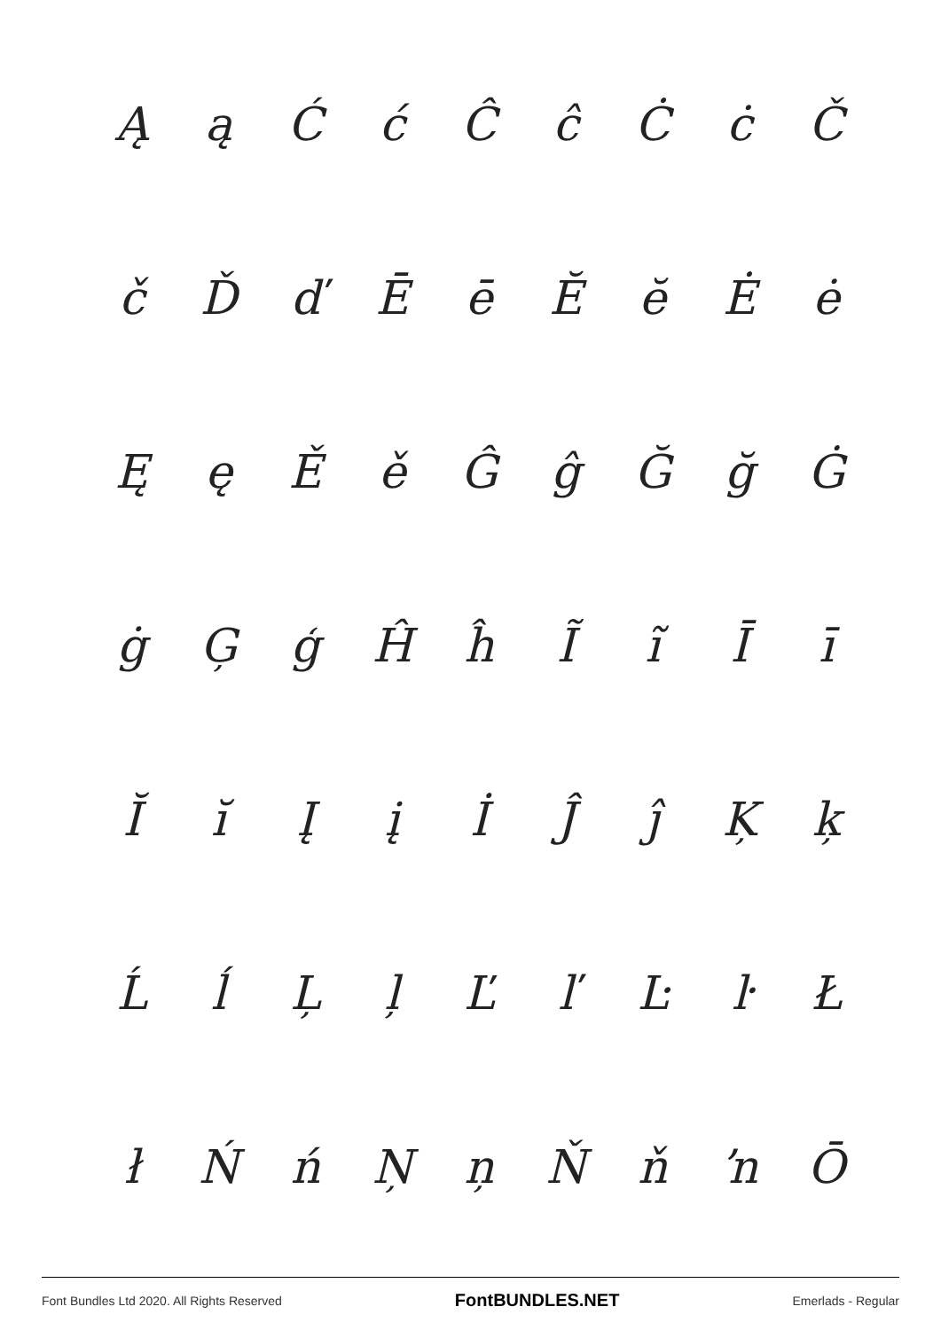ĄąĆćĈĉĊċČ
čĎďĒēĔĕĖė
ĘęĚěĜĝĞğĠ
ġĢģĤĥĨĩĪī
ĬĭĮįİĴĵĶķ
ĹĺĻļĽľĿŀŁ
łŃńŅņŇňŉŌ
Font Bundles Ltd 2020. All Rights Reserved FontBUNDLES.NET Emerlads - Regular